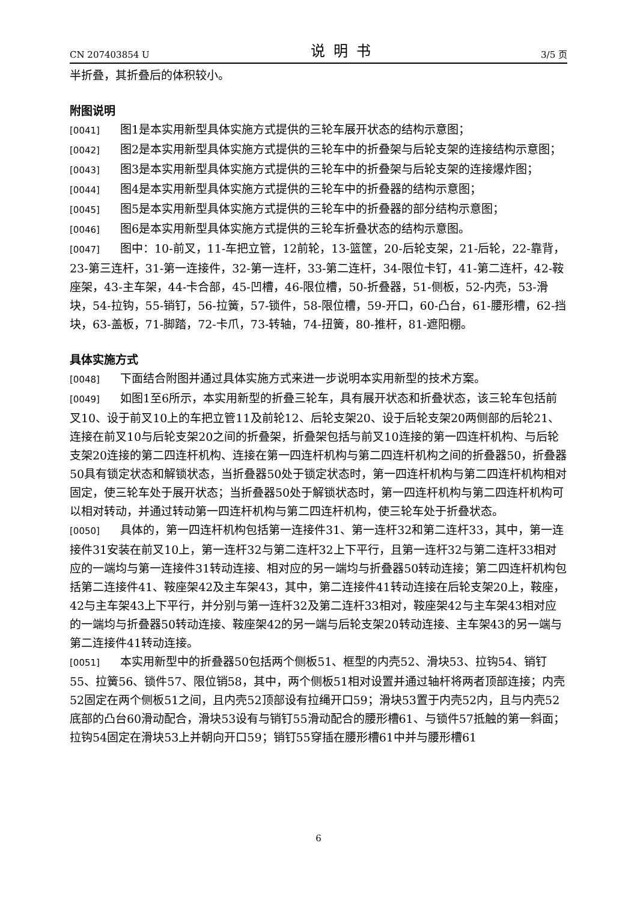CN 207403854 U 说明书 3/5 页
半折叠，其折叠后的体积较小。
附图说明
[0041] 图1是本实用新型具体实施方式提供的三轮车展开状态的结构示意图；
[0042] 图2是本实用新型具体实施方式提供的三轮车中的折叠架与后轮支架的连接结构示意图；
[0043] 图3是本实用新型具体实施方式提供的三轮车中的折叠架与后轮支架的连接爆炸图；
[0044] 图4是本实用新型具体实施方式提供的三轮车中的折叠器的结构示意图；
[0045] 图5是本实用新型具体实施方式提供的三轮车中的折叠器的部分结构示意图；
[0046] 图6是本实用新型具体实施方式提供的三轮车折叠状态的结构示意图。
[0047] 图中：10-前叉，11-车把立管，12前轮，13-篮筐，20-后轮支架，21-后轮，22-靠背，23-第三连杆，31-第一连接件，32-第一连杆，33-第二连杆，34-限位卡钉，41-第二连杆，42-鞍座架，43-主车架，44-卡合部，45-凹槽，46-限位槽，50-折叠器，51-侧板，52-内壳，53-滑块，54-拉钩，55-销钉，56-拉簧，57-锁件，58-限位槽，59-开口，60-凸台，61-腰形槽，62-挡块，63-盖板，71-脚踏，72-卡爪，73-转轴，74-扭簧，80-推杆，81-遮阳棚。
具体实施方式
[0048] 下面结合附图并通过具体实施方式来进一步说明本实用新型的技术方案。
[0049] 如图1至6所示，本实用新型的折叠三轮车，具有展开状态和折叠状态，该三轮车包括前叉10、设于前叉10上的车把立管11及前轮12、后轮支架20、设于后轮支架20两侧部的后轮21、连接在前叉10与后轮支架20之间的折叠架，折叠架包括与前叉10连接的第一四连杆机构、与后轮支架20连接的第二四连杆机构、连接在第一四连杆机构与第二四连杆机构之间的折叠器50，折叠器50具有锁定状态和解锁状态，当折叠器50处于锁定状态时，第一四连杆机构与第二四连杆机构相对固定，使三轮车处于展开状态；当折叠器50处于解锁状态时，第一四连杆机构与第二四连杆机构可以相对转动，并通过转动第一四连杆机构与第二四连杆机构，使三轮车处于折叠状态。
[0050] 具体的，第一四连杆机构包括第一连接件31、第一连杆32和第二连杆33，其中，第一连接件31安装在前叉10上，第一连杆32与第二连杆32上下平行，且第一连杆32与第二连杆33相对应的一端均与第一连接件31转动连接、相对应的另一端均与折叠器50转动连接；第二四连杆机构包括第二连接件41、鞍座架42及主车架43，其中，第二连接件41转动连接在后轮支架20上，鞍座，42与主车架43上下平行，并分别与第一连杆32及第二连杆33相对，鞍座架42与主车架43相对应的一端均与折叠器50转动连接、鞍座架42的另一端与后轮支架20转动连接、主车架43的另一端与第二连接件41转动连接。
[0051] 本实用新型中的折叠器50包括两个侧板51、框型的内壳52、滑块53、拉钩54、销钉55、拉簧56、锁件57、限位销58，其中，两个侧板51相对设置并通过轴杆将两者顶部连接；内壳52固定在两个侧板51之间，且内壳52顶部设有拉绳开口59；滑块53置于内壳52内，且与内壳52底部的凸台60滑动配合，滑块53设有与销钉55滑动配合的腰形槽61、与锁件57抵触的第一斜面；拉钩54固定在滑块53上并朝向开口59；销钉55穿插在腰形槽61中并与腰形槽61
6